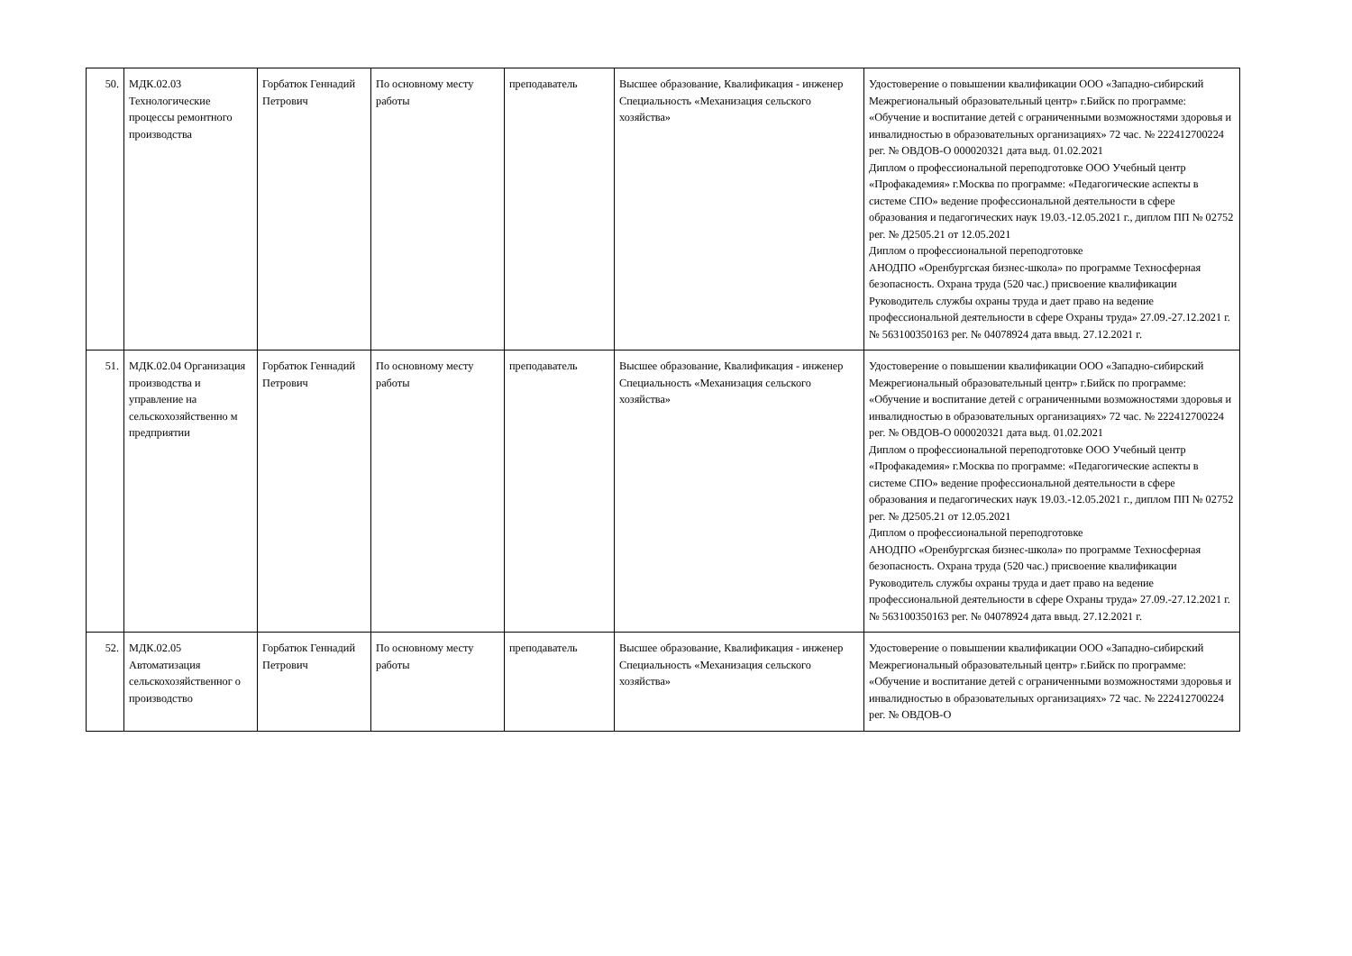| 50. | МДК.02.03 Технологические процессы ремонтного производства | Горбатюк Геннадий Петрович | По основному месту работы | преподаватель | Высшее образование, Квалификация - инженер Специальность «Механизация сельского хозяйства» | Удостоверение о повышении квалификации ООО «Западно-сибирский Межрегиональный образовательный центр» г.Бийск по программе: «Обучение и воспитание детей с ограниченными возможностями здоровья и инвалидностью в образовательных организациях» 72 час. № 222412700224 рег. № ОВДОВ-О 000020321 дата выд. 01.02.2021 Диплом о профессиональной переподготовке ООО Учебный центр «Профакадемия» г.Москва по программе: «Педагогические аспекты в системе СПО» ведение профессиональной деятельности в сфере образования и педагогических наук 19.03.-12.05.2021 г., диплом ПП № 02752 рег. № Д2505.21 от 12.05.2021 Диплом о профессиональной переподготовке АНОДПО «Оренбургская бизнес-школа» по программе Техносферная безопасность. Охрана труда (520 час.) присвоение квалификации Руководитель службы охраны труда и дает право на ведение профессиональной деятельности в сфере Охраны труда» 27.09.-27.12.2021 г. № 563100350163 рег. № 04078924 дата ввыд. 27.12.2021 г. |
| 51. | МДК.02.04 Организация производства и управление на сельскохозяйственно м предприятии | Горбатюк Геннадий Петрович | По основному месту работы | преподаватель | Высшее образование, Квалификация - инженер Специальность «Механизация сельского хозяйства» | Удостоверение о повышении квалификации ООО «Западно-сибирский Межрегиональный образовательный центр» г.Бийск по программе: «Обучение и воспитание детей с ограниченными возможностями здоровья и инвалидностью в образовательных организациях» 72 час. № 222412700224 рег. № ОВДОВ-О 000020321 дата выд. 01.02.2021 Диплом о профессиональной переподготовке ООО Учебный центр «Профакадемия» г.Москва по программе: «Педагогические аспекты в системе СПО» ведение профессиональной деятельности в сфере образования и педагогических наук 19.03.-12.05.2021 г., диплом ПП № 02752 рег. № Д2505.21 от 12.05.2021 Диплом о профессиональной переподготовке АНОДПО «Оренбургская бизнес-школа» по программе Техносферная безопасность. Охрана труда (520 час.) присвоение квалификации Руководитель службы охраны труда и дает право на ведение профессиональной деятельности в сфере Охраны труда» 27.09.-27.12.2021 г. № 563100350163 рег. № 04078924 дата ввыд. 27.12.2021 г. |
| 52. | МДК.02.05 Автоматизация сельскохозяйственног о производство | Горбатюк Геннадий Петрович | По основному месту работы | преподаватель | Высшее образование, Квалификация - инженер Специальность «Механизация сельского хозяйства» | Удостоверение о повышении квалификации ООО «Западно-сибирский Межрегиональный образовательный центр» г.Бийск по программе: «Обучение и воспитание детей с ограниченными возможностями здоровья и инвалидностью в образовательных организациях» 72 час. № 222412700224 рег. № ОВДОВ-О |